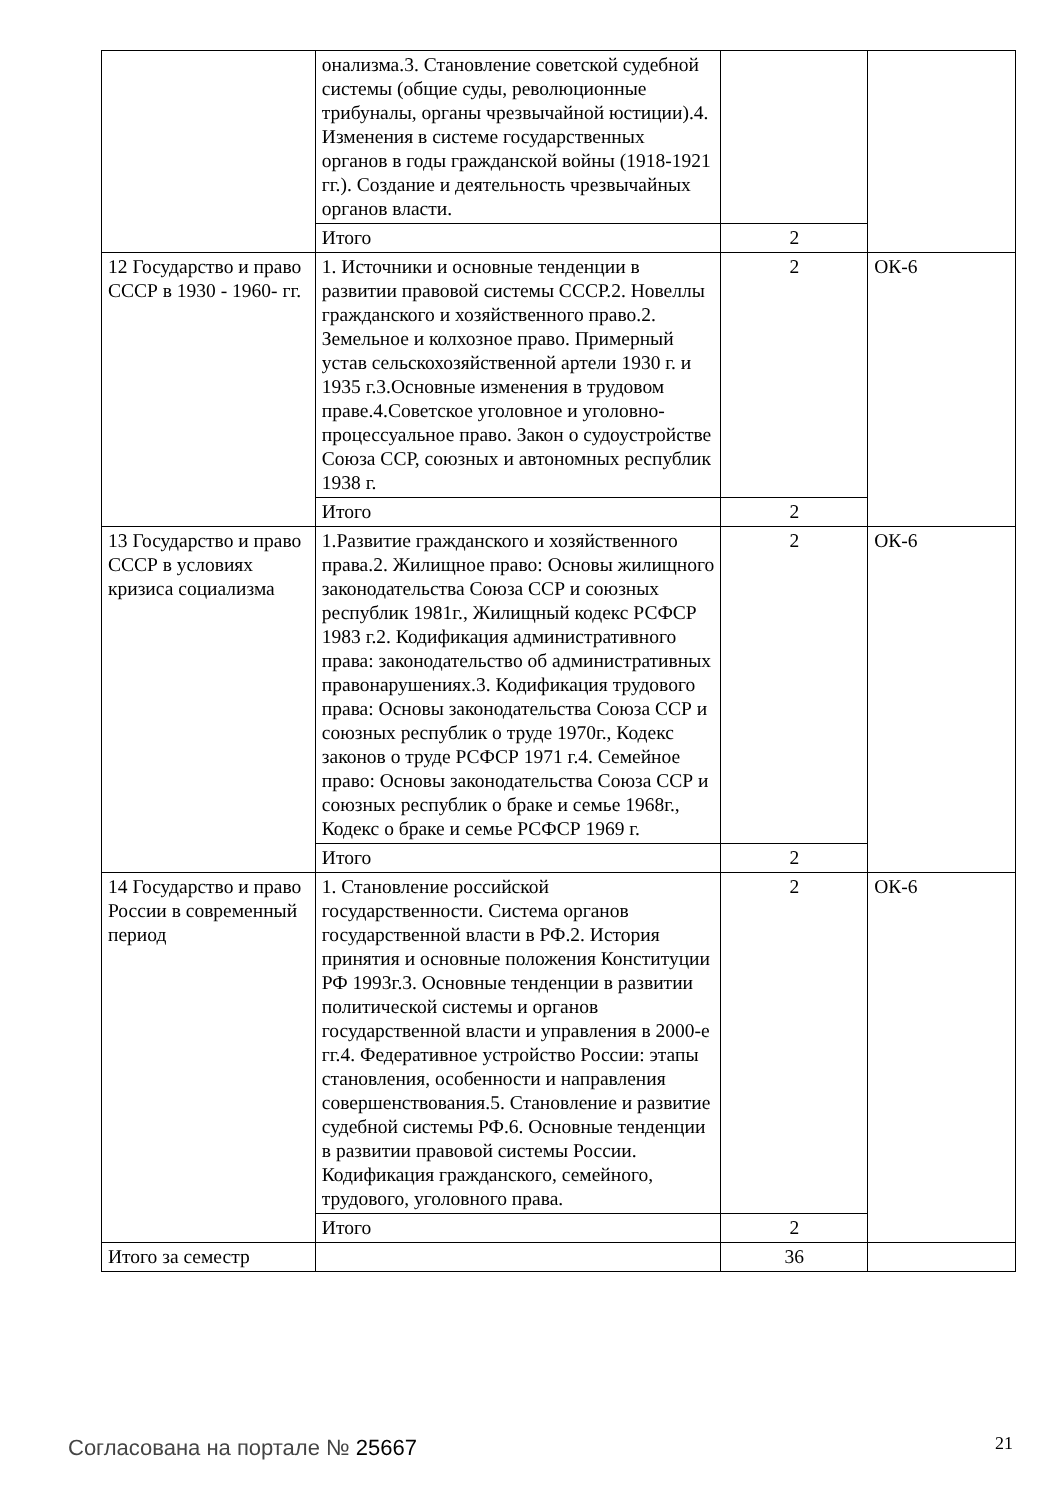| | онализма.3. Становление советской судебной системы (общие суды, революционные трибуналы, органы чрезвычайной юстиции).4. Изменения в системе государственных органов в годы гражданской войны (1918-1921 гг.). Создание и деятельность чрезвычайных органов власти. | | |
| | Итого | 2 | |
| 12 Государство и право СССР в 1930 - 1960- гг. | 1. Источники и основные тенденции в развитии правовой системы СССР.2. Новеллы гражданского и хозяйственного право.2. Земельное и колхозное право. Примерный устав сельскохозяйственной артели 1930 г. и 1935 г.3.Основные изменения в трудовом праве.4.Советское уголовное и уголовно-процессуальное право. Закон о судоустройстве Союза ССР, союзных и автономных республик 1938 г. | 2 | ОК-6 |
| | Итого | 2 | |
| 13 Государство и право СССР в условиях кризиса социализма | 1.Развитие гражданского и хозяйственного права.2. Жилищное право: Основы жилищного законодательства Союза ССР и союзных республик 1981г., Жилищный кодекс РСФСР 1983 г.2. Кодификация административного права: законодательство об административных правонарушениях.3. Кодификация трудового права: Основы законодательства Союза ССР и союзных республик о труде 1970г., Кодекс законов о труде РСФСР 1971 г.4. Семейное право: Основы законодательства Союза ССР и союзных республик о браке и семье 1968г., Кодекс о браке и семье РСФСР 1969 г. | 2 | ОК-6 |
| | Итого | 2 | |
| 14 Государство и право России в современный период | 1. Становление российской государственности. Система органов государственной власти в РФ.2. История принятия и основные положения Конституции РФ 1993г.3. Основные тенденции в развитии политической системы и органов государственной власти и управления в 2000-е гг.4. Федеративное устройство России: этапы становления, особенности и направления совершенствования.5. Становление и развитие судебной системы РФ.6. Основные тенденции в развитии правовой системы России. Кодификация гражданского, семейного, трудового, уголовного права. | 2 | ОК-6 |
| | Итого | 2 | |
| Итого за семестр | | 36 | |
Согласована на портале № 25667 21